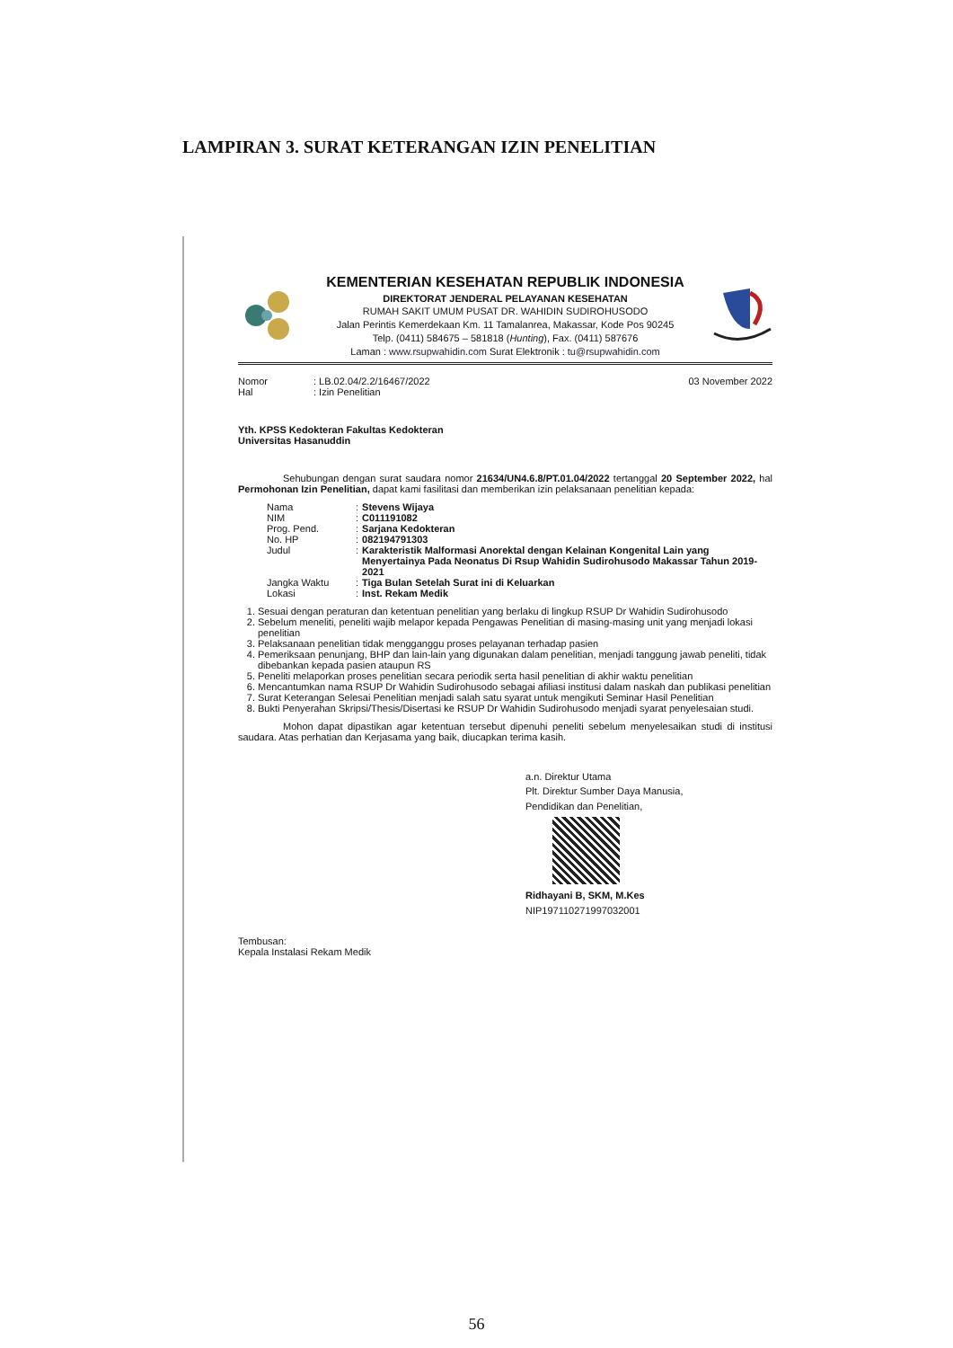LAMPIRAN 3. SURAT KETERANGAN IZIN PENELITIAN
KEMENTERIAN KESEHATAN REPUBLIK INDONESIA
DIREKTORAT JENDERAL PELAYANAN KESEHATAN
RUMAH SAKIT UMUM PUSAT DR. WAHIDIN SUDIROHUSODO
Jalan Perintis Kemerdekaan Km. 11 Tamalanrea, Makassar, Kode Pos 90245
Telp. (0411) 584675 – 581818 (Hunting), Fax. (0411) 587676
Laman : www.rsupwahidin.com Surat Elektronik : tu@rsupwahidin.com
| Nomor | : LB.02.04/2.2/16467/2022 |
| Hal | : Izin Penelitian |
03 November 2022
Yth. KPSS Kedokteran Fakultas Kedokteran
Universitas Hasanuddin
Sehubungan dengan surat saudara nomor 21634/UN4.6.8/PT.01.04/2022 tertanggal 20 September 2022, hal Permohonan Izin Penelitian, dapat kami fasilitasi dan memberikan izin pelaksanaan penelitian kepada:
| Nama | : | Stevens Wijaya |
| NIM | : | C011191082 |
| Prog. Pend. | : | Sarjana Kedokteran |
| No. HP | : | 082194791303 |
| Judul | : | Karakteristik Malformasi Anorektal dengan Kelainan Kongenital Lain yang Menyertainya Pada Neonatus Di Rsup Wahidin Sudirohusodo Makassar Tahun 2019-2021 |
| Jangka Waktu | : | Tiga Bulan Setelah Surat ini di Keluarkan |
| Lokasi | : | Inst. Rekam Medik |
1. Sesuai dengan peraturan dan ketentuan penelitian yang berlaku di lingkup RSUP Dr Wahidin Sudirohusodo
2. Sebelum meneliti, peneliti wajib melapor kepada Pengawas Penelitian di masing-masing unit yang menjadi lokasi penelitian
3. Pelaksanaan penelitian tidak mengganggu proses pelayanan terhadap pasien
4. Pemeriksaan penunjang, BHP dan lain-lain yang digunakan dalam penelitian, menjadi tanggung jawab peneliti, tidak dibebankan kepada pasien ataupun RS
5. Peneliti melaporkan proses penelitian secara periodik serta hasil penelitian di akhir waktu penelitian
6. Mencantumkan nama RSUP Dr Wahidin Sudirohusodo sebagai afiliasi institusi dalam naskah dan publikasi penelitian
7. Surat Keterangan Selesai Penelitian menjadi salah satu syarat untuk mengikuti Seminar Hasil Penelitian
8. Bukti Penyerahan Skripsi/Thesis/Disertasi ke RSUP Dr Wahidin Sudirohusodo menjadi syarat penyelesaian studi.
Mohon dapat dipastikan agar ketentuan tersebut dipenuhi peneliti sebelum menyelesaikan studi di institusi saudara. Atas perhatian dan Kerjasama yang baik, diucapkan terima kasih.
a.n. Direktur Utama
Plt. Direktur Sumber Daya Manusia,
Pendidikan dan Penelitian,
Ridhayani B, SKM, M.Kes
NIP197110271997032001
Tembusan:
Kepala Instalasi Rekam Medik
56